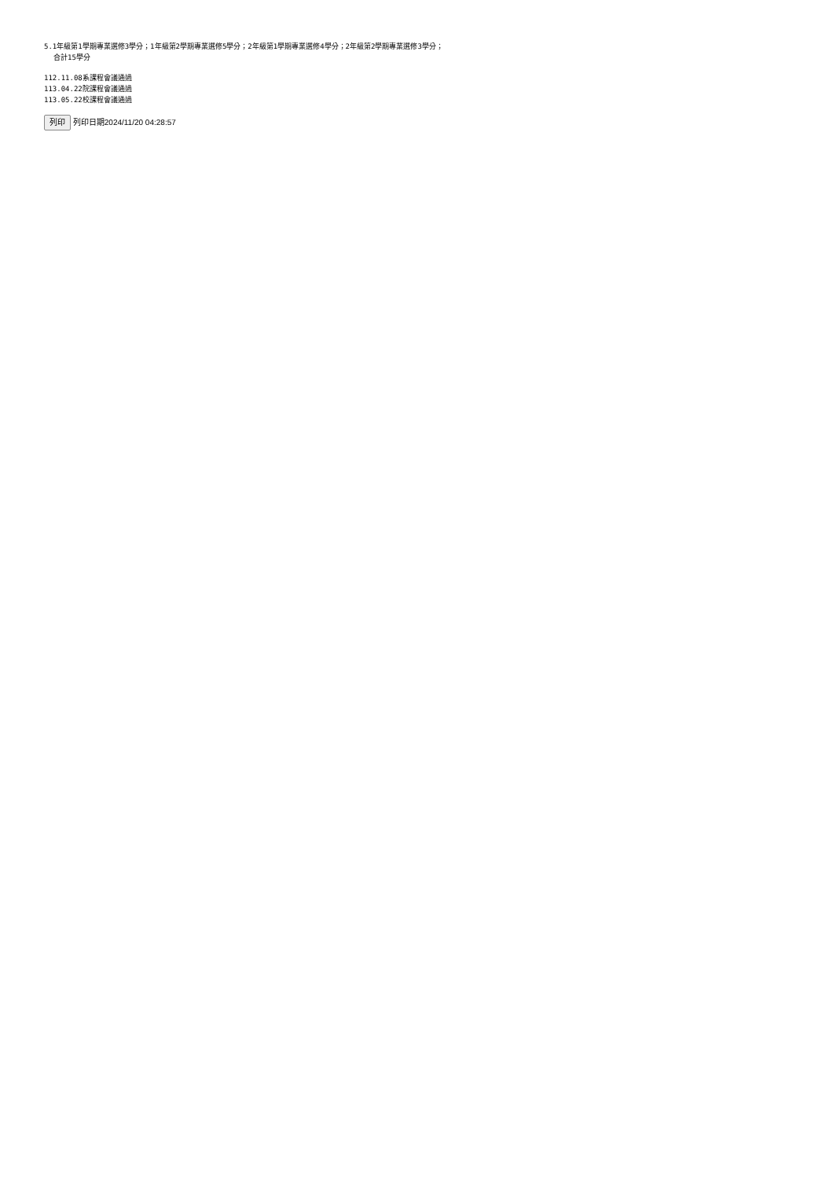5.1年級第1學期專業選修3學分；1年級第2學期專業選修5學分；2年級第1學期專業選修4學分；2年級第2學期專業選修3學分；
合計15學分
112.11.08系課程會議通過
113.04.22院課程會議通過
113.05.22校課程會議通過
列印 列印日期2024/11/20 04:28:57